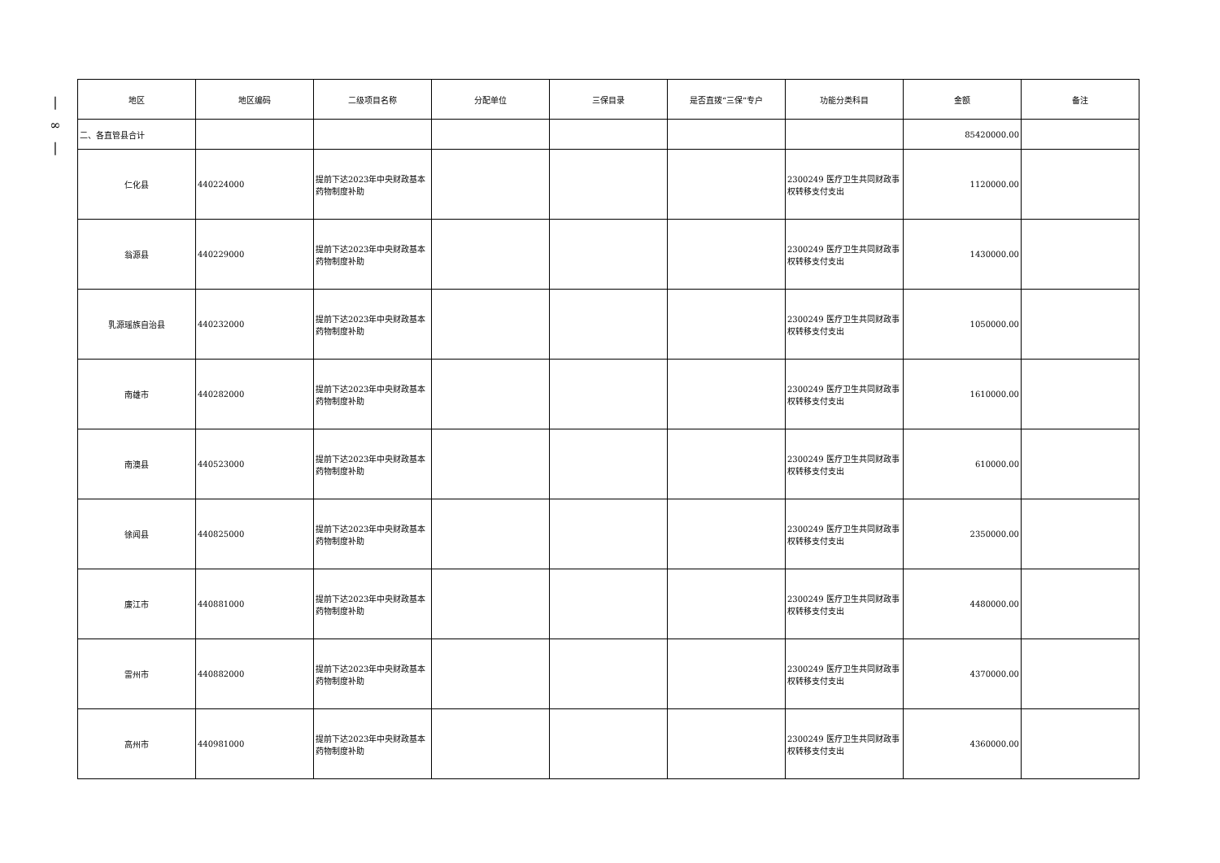|
∞
|
| 地区 | 地区编码 | 二级项目名称 | 分配单位 | 三保目录 | 是否直拨“三保”专户 | 功能分类科目 | 金额 | 备注 |
| --- | --- | --- | --- | --- | --- | --- | --- | --- |
| 二、各直管县合计 | | | | | | | 85420000.00 | |
| 仁化县 | 440224000 | 提前下达2023年中央财政基本药物制度补助 | | | | 2300249 医疗卫生共同财政事权转移支付支出 | 1120000.00 | |
| 翁源县 | 440229000 | 提前下达2023年中央财政基本药物制度补助 | | | | 2300249 医疗卫生共同财政事权转移支付支出 | 1430000.00 | |
| 乳源瑶族自治县 | 440232000 | 提前下达2023年中央财政基本药物制度补助 | | | | 2300249 医疗卫生共同财政事权转移支付支出 | 1050000.00 | |
| 南雄市 | 440282000 | 提前下达2023年中央财政基本药物制度补助 | | | | 2300249 医疗卫生共同财政事权转移支付支出 | 1610000.00 | |
| 南澳县 | 440523000 | 提前下达2023年中央财政基本药物制度补助 | | | | 2300249 医疗卫生共同财政事权转移支付支出 | 610000.00 | |
| 徐闻县 | 440825000 | 提前下达2023年中央财政基本药物制度补助 | | | | 2300249 医疗卫生共同财政事权转移支付支出 | 2350000.00 | |
| 廉江市 | 440881000 | 提前下达2023年中央财政基本药物制度补助 | | | | 2300249 医疗卫生共同财政事权转移支付支出 | 4480000.00 | |
| 雷州市 | 440882000 | 提前下达2023年中央财政基本药物制度补助 | | | | 2300249 医疗卫生共同财政事权转移支付支出 | 4370000.00 | |
| 高州市 | 440981000 | 提前下达2023年中央财政基本药物制度补助 | | | | 2300249 医疗卫生共同财政事权转移支付支出 | 4360000.00 | |